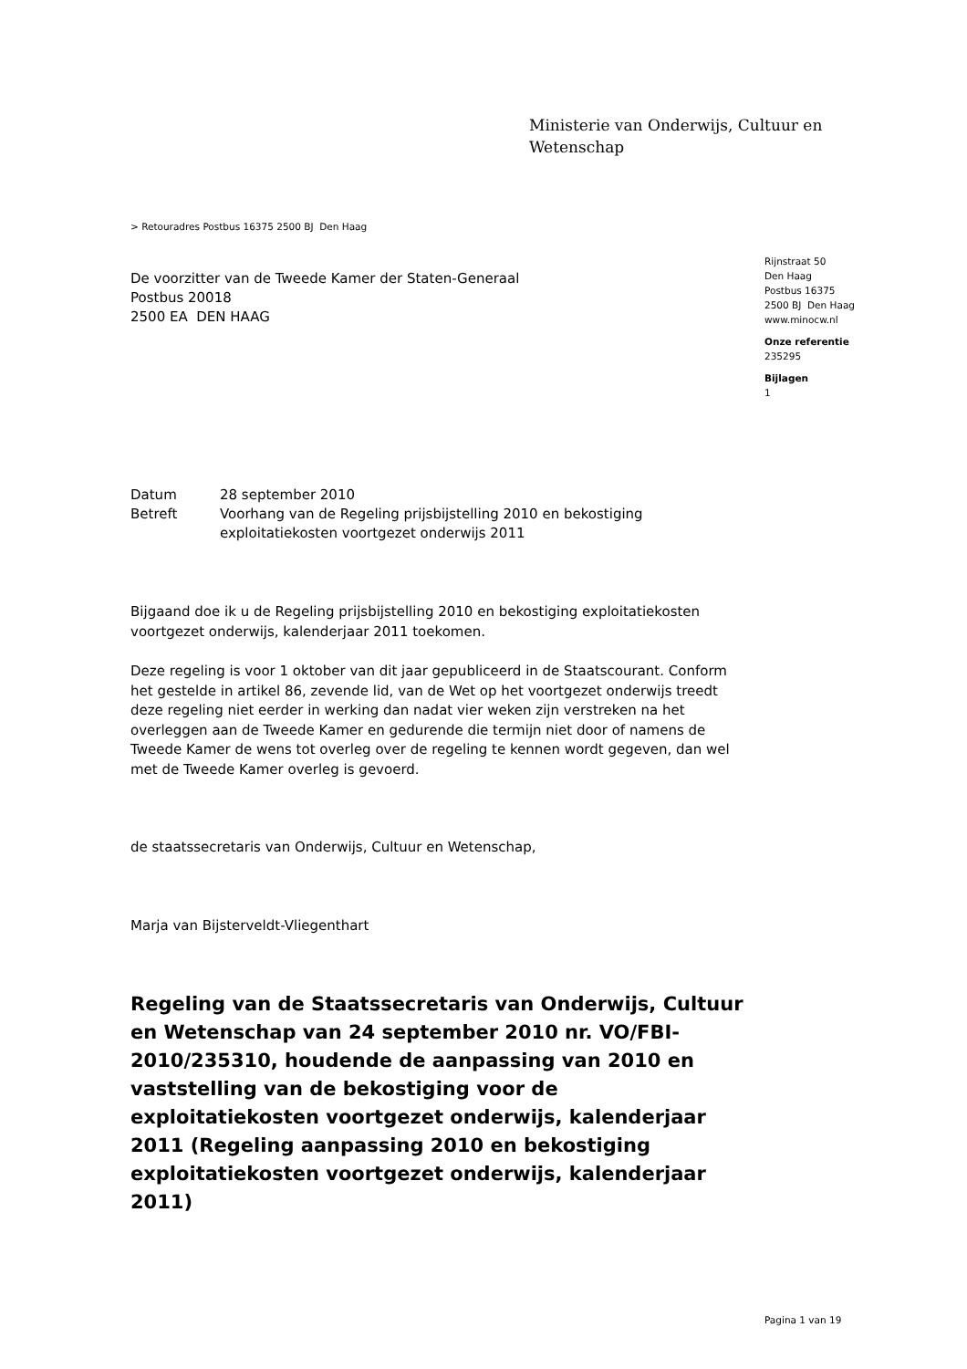Ministerie van Onderwijs, Cultuur en
Wetenschap
> Retouradres Postbus 16375 2500 BJ Den Haag
De voorzitter van de Tweede Kamer der Staten-Generaal
Postbus 20018
2500 EA DEN HAAG
Rijnstraat 50
Den Haag
Postbus 16375
2500 BJ Den Haag
www.minocw.nl
Onze referentie
235295
Bijlagen
1
| Datum | 28 september 2010 |
| Betreft | Voorhang van de Regeling prijsbijstelling 2010 en bekostiging exploitatiekosten voortgezet onderwijs 2011 |
Bijgaand doe ik u de Regeling prijsbijstelling 2010 en bekostiging exploitatiekosten voortgezet onderwijs, kalenderjaar 2011 toekomen.
Deze regeling is voor 1 oktober van dit jaar gepubliceerd in de Staatscourant. Conform het gestelde in artikel 86, zevende lid, van de Wet op het voortgezet onderwijs treedt deze regeling niet eerder in werking dan nadat vier weken zijn verstreken na het overleggen aan de Tweede Kamer en gedurende die termijn niet door of namens de Tweede Kamer de wens tot overleg over de regeling te kennen wordt gegeven, dan wel met de Tweede Kamer overleg is gevoerd.
de staatssecretaris van Onderwijs, Cultuur en Wetenschap,
Marja van Bijsterveldt-Vliegenthart
Regeling van de Staatssecretaris van Onderwijs, Cultuur en Wetenschap van 24 september 2010 nr. VO/FBI-2010/235310, houdende de aanpassing van 2010 en vaststelling van de bekostiging voor de exploitatiekosten voortgezet onderwijs, kalenderjaar 2011 (Regeling aanpassing 2010 en bekostiging exploitatiekosten voortgezet onderwijs, kalenderjaar 2011)
Pagina 1 van 19